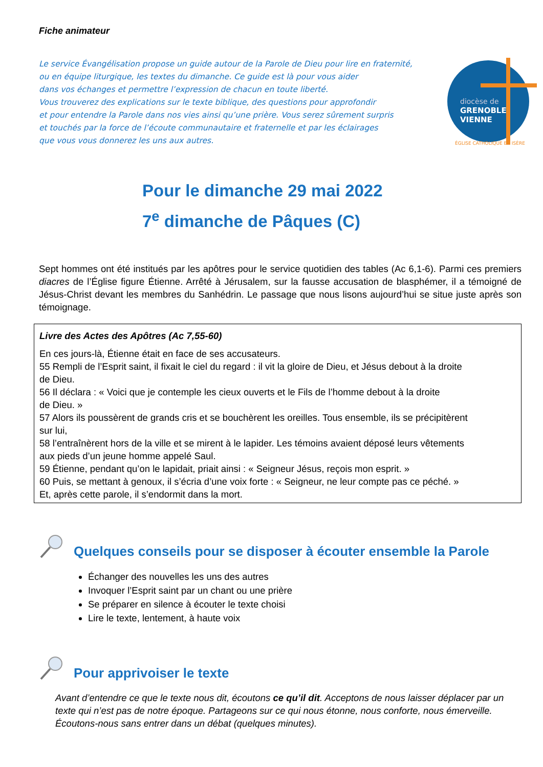Fiche animateur
Le service Évangélisation propose un guide autour de la Parole de Dieu pour lire en fraternité,
ou en équipe liturgique, les textes du dimanche. Ce guide est là pour vous aider
dans vos échanges et permettre l’expression de chacun en toute liberté.
Vous trouverez des explications sur le texte biblique, des questions pour approfondir
et pour entendre la Parole dans nos vies ainsi qu’une prière. Vous serez sûrement surpris
et touchés par la force de l’écoute communautaire et fraternelle et par les éclairages
que vous vous donnerez les uns aux autres.
diocèse de
GRENOBLE
VIENNE
ÉGLISE CATHOLIQUE EN ISÈRE
Pour le dimanche 29 mai 2022
7<sup>e</sup> dimanche de Pâques (C)
Sept hommes ont été institués par les apôtres pour le service quotidien des tables (Ac 6,1-6). Parmi ces premiers diacres de l’Église figure Étienne. Arrêté à Jérusalem, sur la fausse accusation de blasphémer, il a témoigné de Jésus-Christ devant les membres du Sanhédrin. Le passage que nous lisons aujourd’hui se situe juste après son témoignage.
Livre des Actes des Apôtres (Ac 7,55-60)
En ces jours-là, Étienne était en face de ses accusateurs.
55 Rempli de l’Esprit saint, il fixait le ciel du regard : il vit la gloire de Dieu, et Jésus debout à la droite
de Dieu.
56 Il déclara : « Voici que je contemple les cieux ouverts et le Fils de l’homme debout à la droite
de Dieu. »
57 Alors ils poussèrent de grands cris et se bouchèrent les oreilles. Tous ensemble, ils se précipitèrent
sur lui,
58 l’entraînèrent hors de la ville et se mirent à le lapider. Les témoins avaient déposé leurs vêtements
aux pieds d’un jeune homme appelé Saul.
59 Étienne, pendant qu’on le lapidait, priait ainsi : « Seigneur Jésus, reçois mon esprit. »
60 Puis, se mettant à genoux, il s’écria d’une voix forte : « Seigneur, ne leur compte pas ce péché. »
Et, après cette parole, il s’endormit dans la mort.
Quelques conseils pour se disposer à écouter ensemble la Parole
Échanger des nouvelles les uns des autres
Invoquer l’Esprit saint par un chant ou une prière
Se préparer en silence à écouter le texte choisi
Lire le texte, lentement, à haute voix
Pour apprivoiser le texte
Avant d’entendre ce que le texte nous dit, écoutons ce qu’il dit. Acceptons de nous laisser déplacer par un texte qui n’est pas de notre époque. Partageons sur ce qui nous étonne, nous conforte, nous émerveille. Écoutons-nous sans entrer dans un débat (quelques minutes).